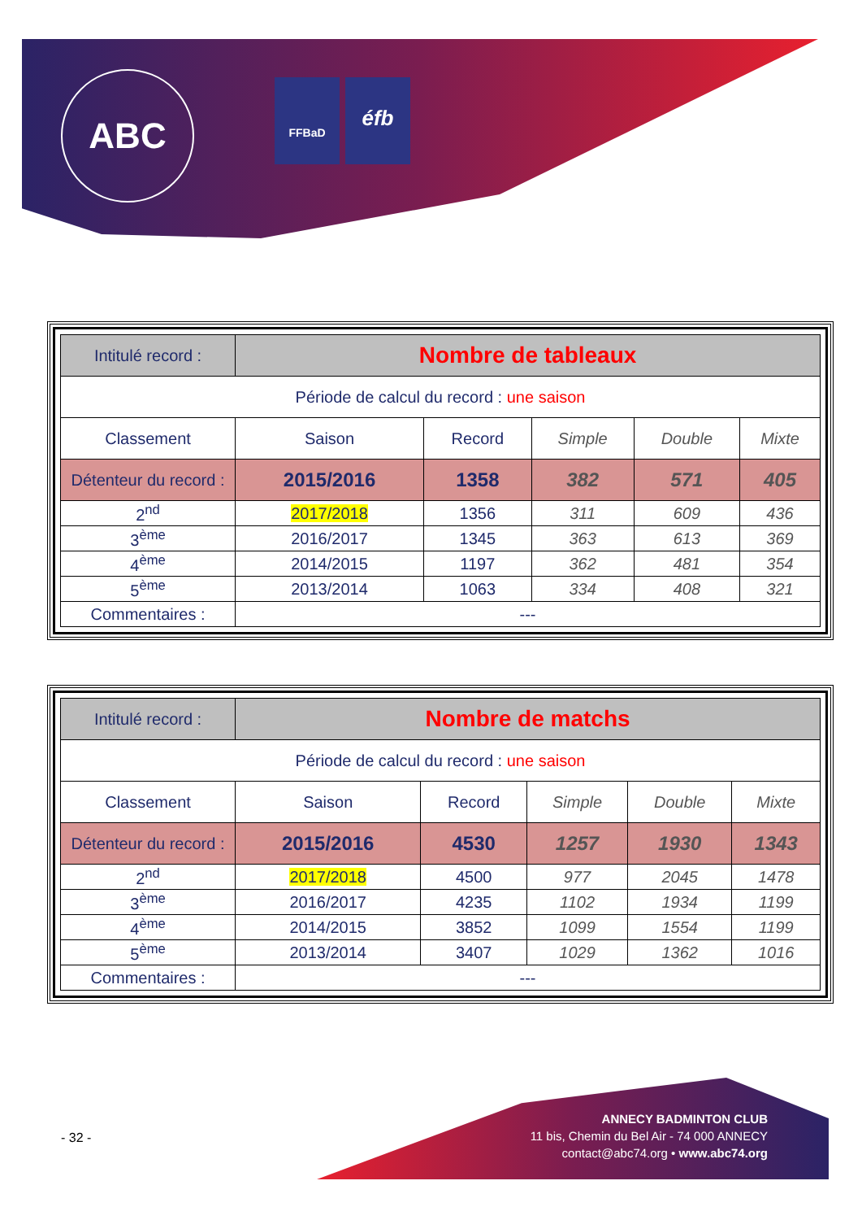ABC FFBaD éfb
| Intitulé record : | Nombre de tableaux | | | | |
| Période de calcul du record : une saison | | | | | |
| Classement | Saison | Record | Simple | Double | Mixte |
| Détenteur du record : | 2015/2016 | 1358 | 382 | 571 | 405 |
| 2<sup>nd</sup> | 2017/2018 | 1356 | 311 | 609 | 436 |
| 3<sup>ème</sup> | 2016/2017 | 1345 | 363 | 613 | 369 |
| 4<sup>ème</sup> | 2014/2015 | 1197 | 362 | 481 | 354 |
| 5<sup>ème</sup> | 2013/2014 | 1063 | 334 | 408 | 321 |
| Commentaires : | --- | | | | |
| Intitulé record : | Nombre de matchs | | | | |
| Période de calcul du record : une saison | | | | | |
| Classement | Saison | Record | Simple | Double | Mixte |
| Détenteur du record : | 2015/2016 | 4530 | 1257 | 1930 | 1343 |
| 2<sup>nd</sup> | 2017/2018 | 4500 | 977 | 2045 | 1478 |
| 3<sup>ème</sup> | 2016/2017 | 4235 | 1102 | 1934 | 1199 |
| 4<sup>ème</sup> | 2014/2015 | 3852 | 1099 | 1554 | 1199 |
| 5<sup>ème</sup> | 2013/2014 | 3407 | 1029 | 1362 | 1016 |
| Commentaires : | --- | | | | |
- 32 -
ANNECY BADMINTON CLUB
11 bis, Chemin du Bel Air - 74 000 ANNECY
contact@abc74.org • www.abc74.org